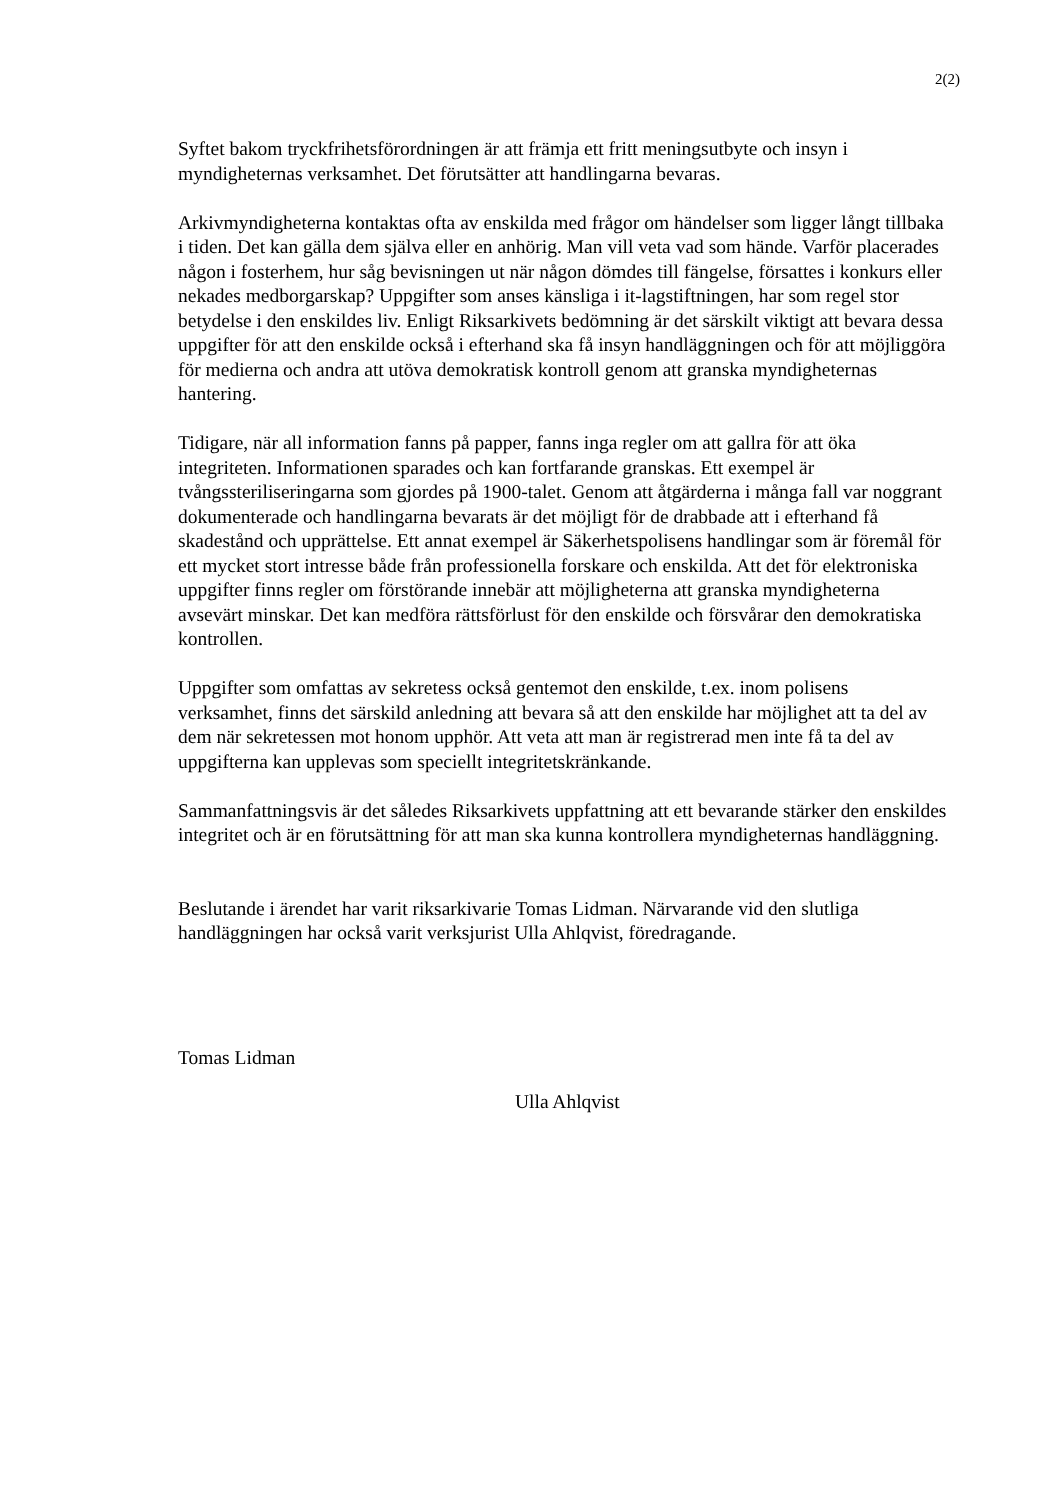2(2)
Syftet bakom tryckfrihetsförordningen är att främja ett fritt meningsutbyte och insyn i myndigheternas verksamhet. Det förutsätter att handlingarna bevaras.
Arkivmyndigheterna kontaktas ofta av enskilda med frågor om händelser som ligger långt tillbaka i tiden. Det kan gälla dem själva eller en anhörig. Man vill veta vad som hände. Varför placerades någon i fosterhem, hur såg bevisningen ut när någon dömdes till fängelse, försattes i konkurs eller nekades medborgarskap? Uppgifter som anses känsliga i it-lagstiftningen, har som regel stor betydelse i den enskildes liv. Enligt Riksarkivets bedömning är det särskilt viktigt att bevara dessa uppgifter för att den enskilde också i efterhand ska få insyn handläggningen och för att möjliggöra för medierna och andra att utöva demokratisk kontroll genom att granska myndigheternas hantering.
Tidigare, när all information fanns på papper, fanns inga regler om att gallra för att öka integriteten. Informationen sparades och kan fortfarande granskas. Ett exempel är tvångssteriliseringarna som gjordes på 1900-talet. Genom att åtgärderna i många fall var noggrant dokumenterade och handlingarna bevarats är det möjligt för de drabbade att i efterhand få skadestånd och upprättelse. Ett annat exempel är Säkerhetspolisens handlingar som är föremål för ett mycket stort intresse både från professionella forskare och enskilda. Att det för elektroniska uppgifter finns regler om förstörande innebär att möjligheterna att granska myndigheterna avsevärt minskar. Det kan medföra rättsförlust för den enskilde och försvårar den demokratiska kontrollen.
Uppgifter som omfattas av sekretess också gentemot den enskilde, t.ex. inom polisens verksamhet, finns det särskild anledning att bevara så att den enskilde har möjlighet att ta del av dem när sekretessen mot honom upphör. Att veta att man är registrerad men inte få ta del av uppgifterna kan upplevas som speciellt integritetskränkande.
Sammanfattningsvis är det således Riksarkivets uppfattning att ett bevarande stärker den enskildes integritet och är en förutsättning för att man ska kunna kontrollera myndigheternas handläggning.
Beslutande i ärendet har varit riksarkivarie Tomas Lidman. Närvarande vid den slutliga handläggningen har också varit verksjurist Ulla Ahlqvist, föredragande.
Tomas Lidman
Ulla Ahlqvist